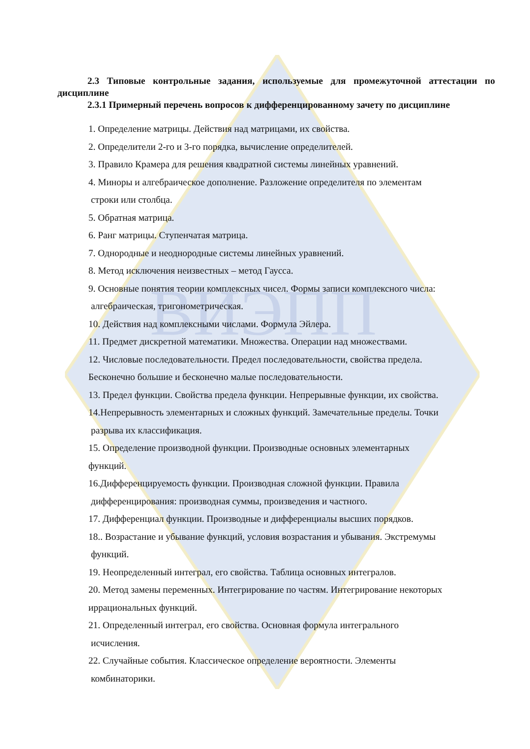ВИЭПП
2.3 Типовые контрольные задания, используемые для промежуточной аттестации по дисциплине
2.3.1 Примерный перечень вопросов к дифференцированному зачету по дисциплине
1. Определение матрицы. Действия над матрицами, их свойства.
2. Определители 2-го и 3-го порядка, вычисление определителей.
3. Правило Крамера для решения квадратной системы линейных уравнений.
4. Миноры и алгебраическое дополнение. Разложение определителя по элементам
строки или столбца.
5. Обратная матрица.
6. Ранг матрицы. Ступенчатая матрица.
7. Однородные и неоднородные системы линейных уравнений.
8. Метод исключения неизвестных – метод Гаусса.
9. Основные понятия теории комплексных чисел. Формы записи комплексного числа:
алгебраическая, тригонометрическая.
10. Действия над комплексными числами. Формула Эйлера.
11. Предмет дискретной математики. Множества. Операции над множествами.
12. Числовые последовательности. Предел последовательности, свойства предела.
Бесконечно большие и бесконечно малые последовательности.
13. Предел функции. Свойства предела функции. Непрерывные функции, их свойства.
14.Непрерывность элементарных и сложных функций. Замечательные пределы. Точки
разрыва их классификация.
15. Определение производной функции. Производные основных элементарных
функций.
16.Дифференцируемость функции. Производная сложной функции. Правила
дифференцирования: производная суммы, произведения и частного.
17. Дифференциал функции. Производные и дифференциалы высших порядков.
18.. Возрастание и убывание функций, условия возрастания и убывания. Экстремумы
функций.
19. Неопределенный интеграл, его свойства. Таблица основных интегралов.
20. Метод замены переменных. Интегрирование по частям. Интегрирование некоторых
иррациональных функций.
21. Определенный интеграл, его свойства. Основная формула интегрального
исчисления.
22. Случайные события. Классическое определение вероятности. Элементы
комбинаторики.